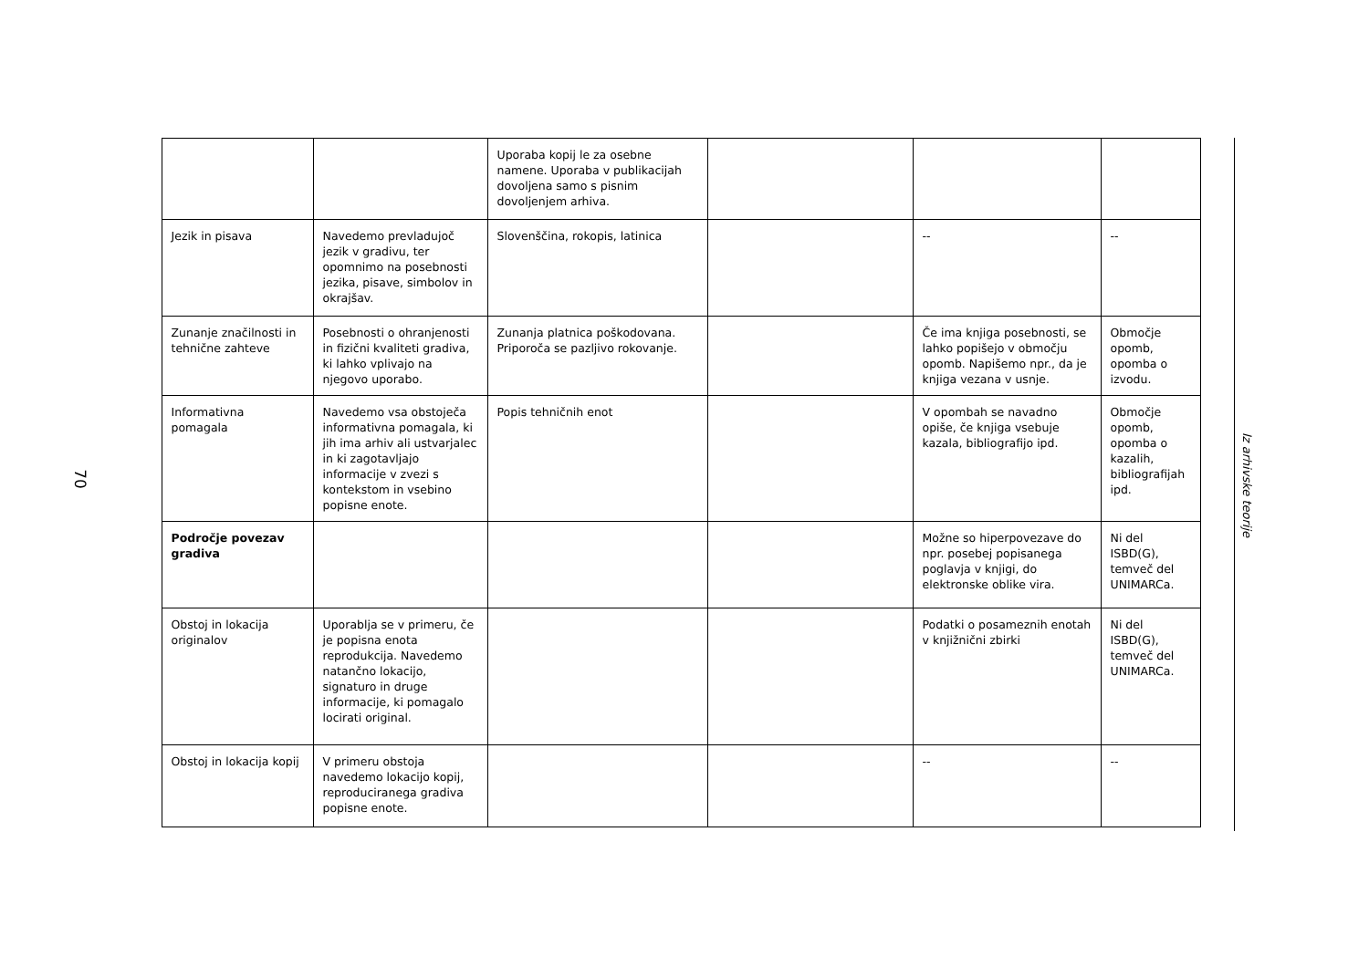70
| | | Uporaba kopij le za osebne namene. Uporaba v publikacijah dovoljena samo s pisnim dovoljenjem arhiva. | | | |
| Jezik in pisava | Navedemo prevladujoč jezik v gradivu, ter opomnimo na posebnosti jezika, pisave, simbolov in okrajšav. | Slovenščina, rokopis, latinica | | -- | -- |
| Zunanje značilnosti in tehnične zahteve | Posebnosti o ohranjenosti in fizični kvaliteti gradiva, ki lahko vplivajo na njegovo uporabo. | Zunanja platnica poškodovana. Priporoča se pazljivo rokovanje. | | Če ima knjiga posebnosti, se lahko popišejo v območju opomb. Napišemo npr., da je knjiga vezana v usnje. | Območje opomb, opomba o izvodu. |
| Informativna pomagala | Navedemo vsa obstoječa informativna pomagala, ki jih ima arhiv ali ustvarjalec in ki zagotavljajo informacije v zvezi s kontekstom in vsebino popisne enote. | Popis tehničnih enot | | V opombah se navadno opiše, če knjiga vsebuje kazala, bibliografijo ipd. | Območje opomb, opomba o kazalih, bibliografijah ipd. |
| Področje povezav gradiva | | | | Možne so hiperpovezave do npr. posebej popisanega poglavja v knjigi, do elektronske oblike vira. | Ni del ISBD(G), temveč del UNIMARCa. |
| Obstoj in lokacija originalov | Uporablja se v primeru, če je popisna enota reprodukcija. Navedemo natančno lokacijo, signaturo in druge informacije, ki pomagalo locirati original. | | | Podatki o posameznih enotah v knjižnični zbirki | Ni del ISBD(G), temveč del UNIMARCa. |
| Obstoj in lokacija kopij | V primeru obstoja navedemo lokacijo kopij, reproduciranega gradiva popisne enote. | | | -- | -- |
Iz arhivske teorije